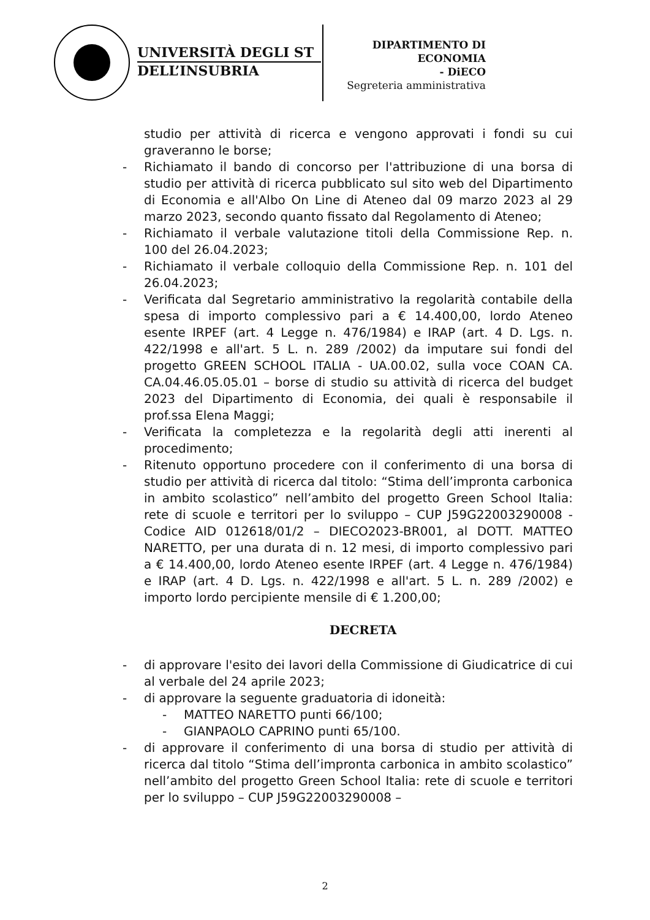UNIVERSITÀ DEGLI ST
DELL’INSUBRIA
DIPARTIMENTO DI
ECONOMIA
- DiECO
Segreteria amministrativa
studio per attività di ricerca e vengono approvati i fondi su cui graveranno le borse;
- Richiamato il bando di concorso per l'attribuzione di una borsa di studio per attività di ricerca pubblicato sul sito web del Dipartimento di Economia e all'Albo On Line di Ateneo dal 09 marzo 2023 al 29 marzo 2023, secondo quanto fissato dal Regolamento di Ateneo;
- Richiamato il verbale valutazione titoli della Commissione Rep. n. 100 del 26.04.2023;
- Richiamato il verbale colloquio della Commissione Rep. n. 101 del 26.04.2023;
- Verificata dal Segretario amministrativo la regolarità contabile della spesa di importo complessivo pari a € 14.400,00, lordo Ateneo esente IRPEF (art. 4 Legge n. 476/1984) e IRAP (art. 4 D. Lgs. n. 422/1998 e all'art. 5 L. n. 289 /2002) da imputare sui fondi del progetto GREEN SCHOOL ITALIA - UA.00.02, sulla voce COAN CA. CA.04.46.05.05.01 – borse di studio su attività di ricerca del budget 2023 del Dipartimento di Economia, dei quali è responsabile il prof.ssa Elena Maggi;
- Verificata la completezza e la regolarità degli atti inerenti al procedimento;
- Ritenuto opportuno procedere con il conferimento di una borsa di studio per attività di ricerca dal titolo: “Stima dell’impronta carbonica in ambito scolastico” nell’ambito del progetto Green School Italia: rete di scuole e territori per lo sviluppo – CUP J59G22003290008 - Codice AID 012618/01/2 – DIECO2023-BR001, al DOTT. MATTEO NARETTO, per una durata di n. 12 mesi, di importo complessivo pari a € 14.400,00, lordo Ateneo esente IRPEF (art. 4 Legge n. 476/1984) e IRAP (art. 4 D. Lgs. n. 422/1998 e all'art. 5 L. n. 289 /2002) e importo lordo percipiente mensile di € 1.200,00;
DECRETA
- di approvare l'esito dei lavori della Commissione di Giudicatrice di cui al verbale del 24 aprile 2023;
- di approvare la seguente graduatoria di idoneità:
- MATTEO NARETTO punti 66/100;
- GIANPAOLO CAPRINO punti 65/100.
- di approvare il conferimento di una borsa di studio per attività di ricerca dal titolo “Stima dell’impronta carbonica in ambito scolastico” nell’ambito del progetto Green School Italia: rete di scuole e territori per lo sviluppo – CUP J59G22003290008 –
2